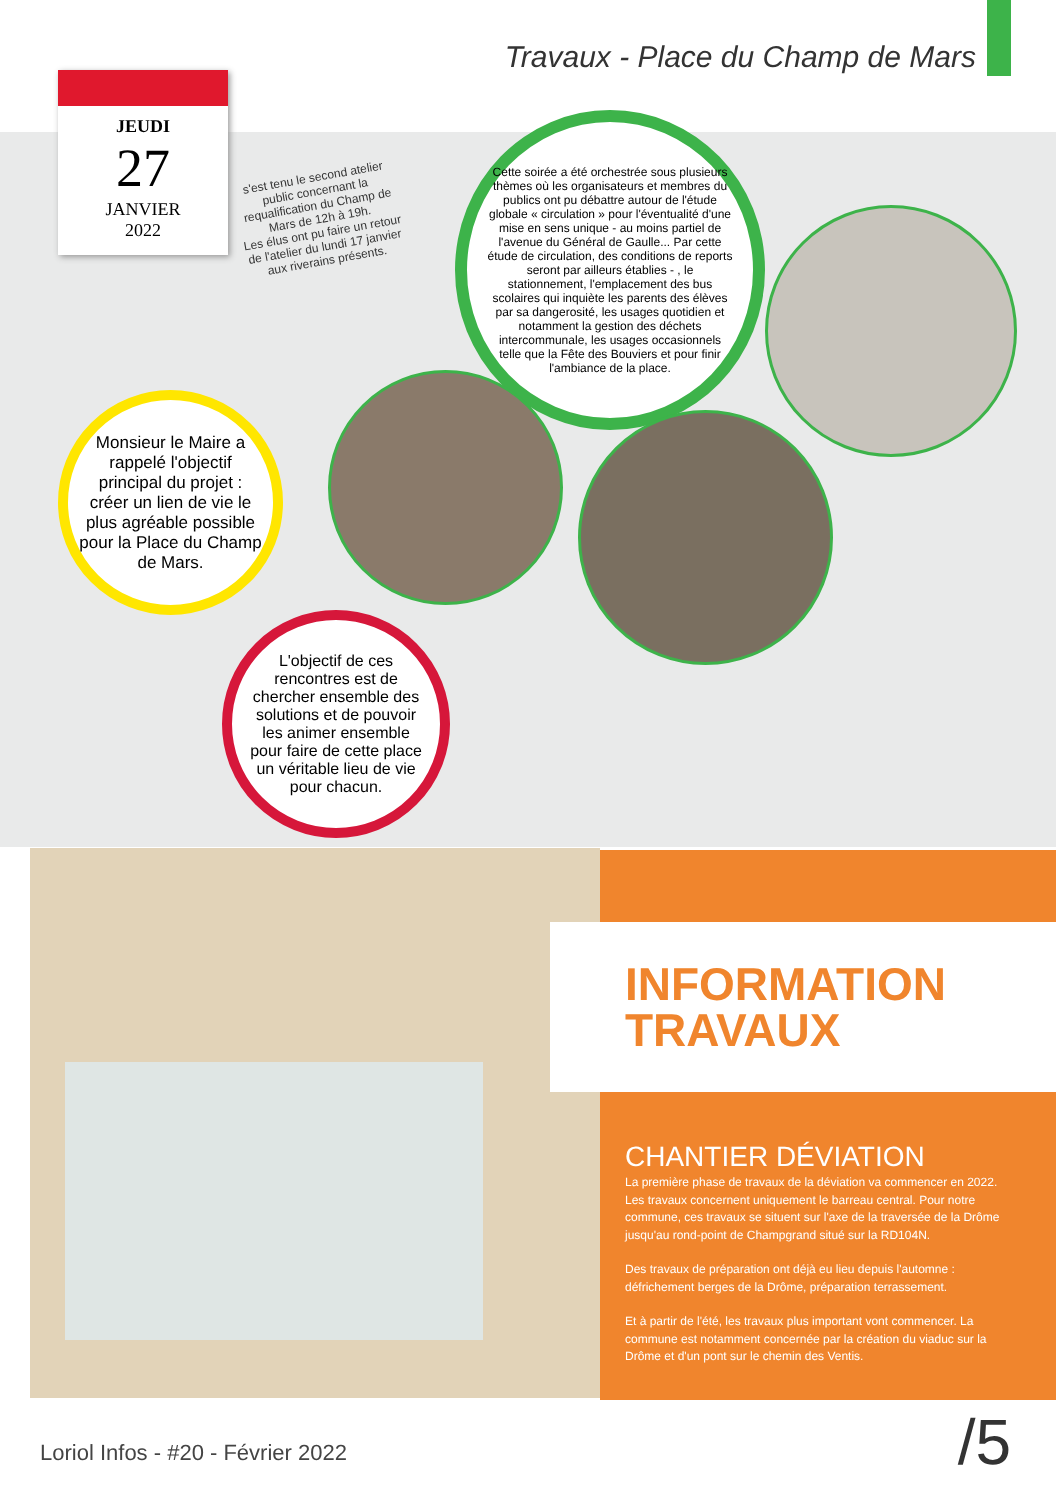Travaux - Place du Champ de Mars
JEUDI
27
JANVIER
2022
s'est tenu le second atelier public concernant la requalification du Champ de Mars de 12h à 19h.
Les élus ont pu faire un retour de l'atelier du lundi 17 janvier aux riverains présents.
Cette soirée a été orchestrée sous plusieurs thèmes où les organisateurs et membres du publics ont pu débattre autour de l'étude globale « circulation » pour l'éventualité d'une mise en sens unique - au moins partiel de l'avenue du Général de Gaulle... Par cette étude de circulation, des conditions de reports seront par ailleurs établies - , le stationnement, l'emplacement des bus scolaires qui inquiète les parents des élèves par sa dangerosité, les usages quotidien et notamment la gestion des déchets intercommunale, les usages occasionnels telle que la Fête des Bouviers et pour finir l'ambiance de la place.
Monsieur le Maire a rappelé l'objectif principal du projet : créer un lien de vie le plus agréable possible pour la Place du Champ de Mars.
L'objectif de ces rencontres est de chercher ensemble des solutions et de pouvoir les animer ensemble pour faire de cette place un véritable lieu de vie pour chacun.
INFORMATION
TRAVAUX
CHANTIER DÉVIATION
La première phase de travaux de la déviation va commencer en 2022. Les travaux concernent uniquement le barreau central. Pour notre commune, ces travaux se situent sur l'axe de la traversée de la Drôme jusqu'au rond-point de Champgrand situé sur la RD104N.
Des travaux de préparation ont déjà eu lieu depuis l'automne : défrichement berges de la Drôme, préparation terrassement.
Et à partir de l'été, les travaux plus important vont commencer. La commune est notamment concernée par la création du viaduc sur la Drôme et d'un pont sur le chemin des Ventis.
Loriol Infos - #20 - Février 2022
/5